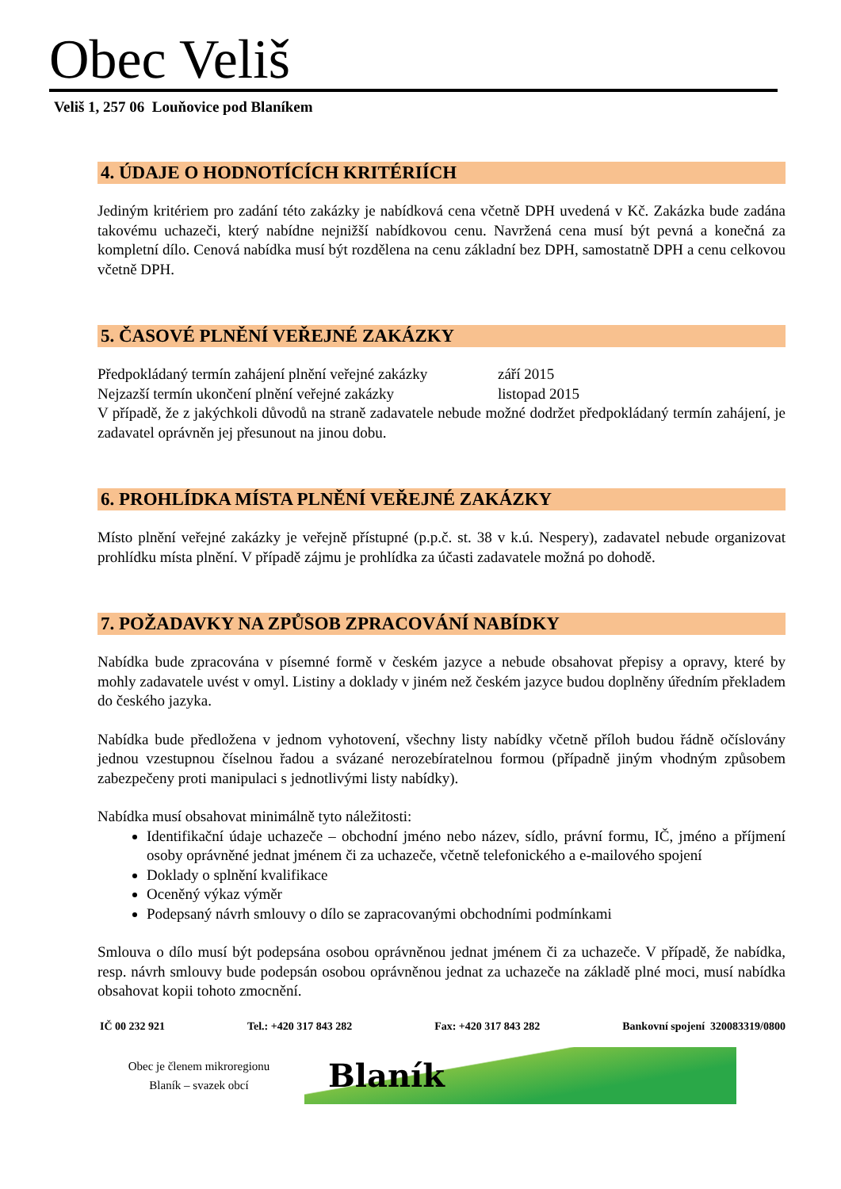Obec Veliš
Veliš 1, 257 06 Louňovice pod Blaníkem
4. ÚDAJE O HODNOTÍCÍCH KRITÉRIÍCH
Jediným kritériem pro zadání této zakázky je nabídková cena včetně DPH uvedená v Kč. Zakázka bude zadána takovému uchazeči, který nabídne nejnižší nabídkovou cenu. Navržená cena musí být pevná a konečná za kompletní dílo. Cenová nabídka musí být rozdělena na cenu základní bez DPH, samostatně DPH a cenu celkovou včetně DPH.
5. ČASOVÉ PLNĚNÍ VEŘEJNÉ ZAKÁZKY
Předpokládaný termín zahájení plnění veřejné zakázky září 2015
Nejzazší termín ukončení plnění veřejné zakázky listopad 2015
V případě, že z jakýchkoli důvodů na straně zadavatele nebude možné dodržet předpokládaný termín zahájení, je zadavatel oprávněn jej přesunout na jinou dobu.
6. PROHLÍDKA MÍSTA PLNĚNÍ VEŘEJNÉ ZAKÁZKY
Místo plnění veřejné zakázky je veřejně přístupné (p.p.č. st. 38 v k.ú. Nespery), zadavatel nebude organizovat prohlídku místa plnění. V případě zájmu je prohlídka za účasti zadavatele možná po dohodě.
7. POŽADAVKY NA ZPŮSOB ZPRACOVÁNÍ NABÍDKY
Nabídka bude zpracována v písemné formě v českém jazyce a nebude obsahovat přepisy a opravy, které by mohly zadavatele uvést v omyl. Listiny a doklady v jiném než českém jazyce budou doplněny úředním překladem do českého jazyka.
Nabídka bude předložena v jednom vyhotovení, všechny listy nabídky včetně příloh budou řádně očíslovány jednou vzestupnou číselnou řadou a svázané nerozebíratelnou formou (případně jiným vhodným způsobem zabezpečeny proti manipulaci s jednotlivými listy nabídky).
Nabídka musí obsahovat minimálně tyto náležitosti:
Identifikační údaje uchazeče – obchodní jméno nebo název, sídlo, právní formu, IČ, jméno a příjmení osoby oprávněné jednat jménem či za uchazeče, včetně telefonického a e-mailového spojení
Doklady o splnění kvalifikace
Oceněný výkaz výměr
Podepsaný návrh smlouvy o dílo se zapracovanými obchodními podmínkami
Smlouva o dílo musí být podepsána osobou oprávněnou jednat jménem či za uchazeče. V případě, že nabídka, resp. návrh smlouvy bude podepsán osobou oprávněnou jednat za uchazeče na základě plné moci, musí nabídka obsahovat kopii tohoto zmocnění.
IČ 00 232 921 Tel.: +420 317 843 282 Fax: +420 317 843 282 Bankovní spojení 320083319/0800
Obec je členem mikroregionu
Blaník – svazek obcí
Blaník